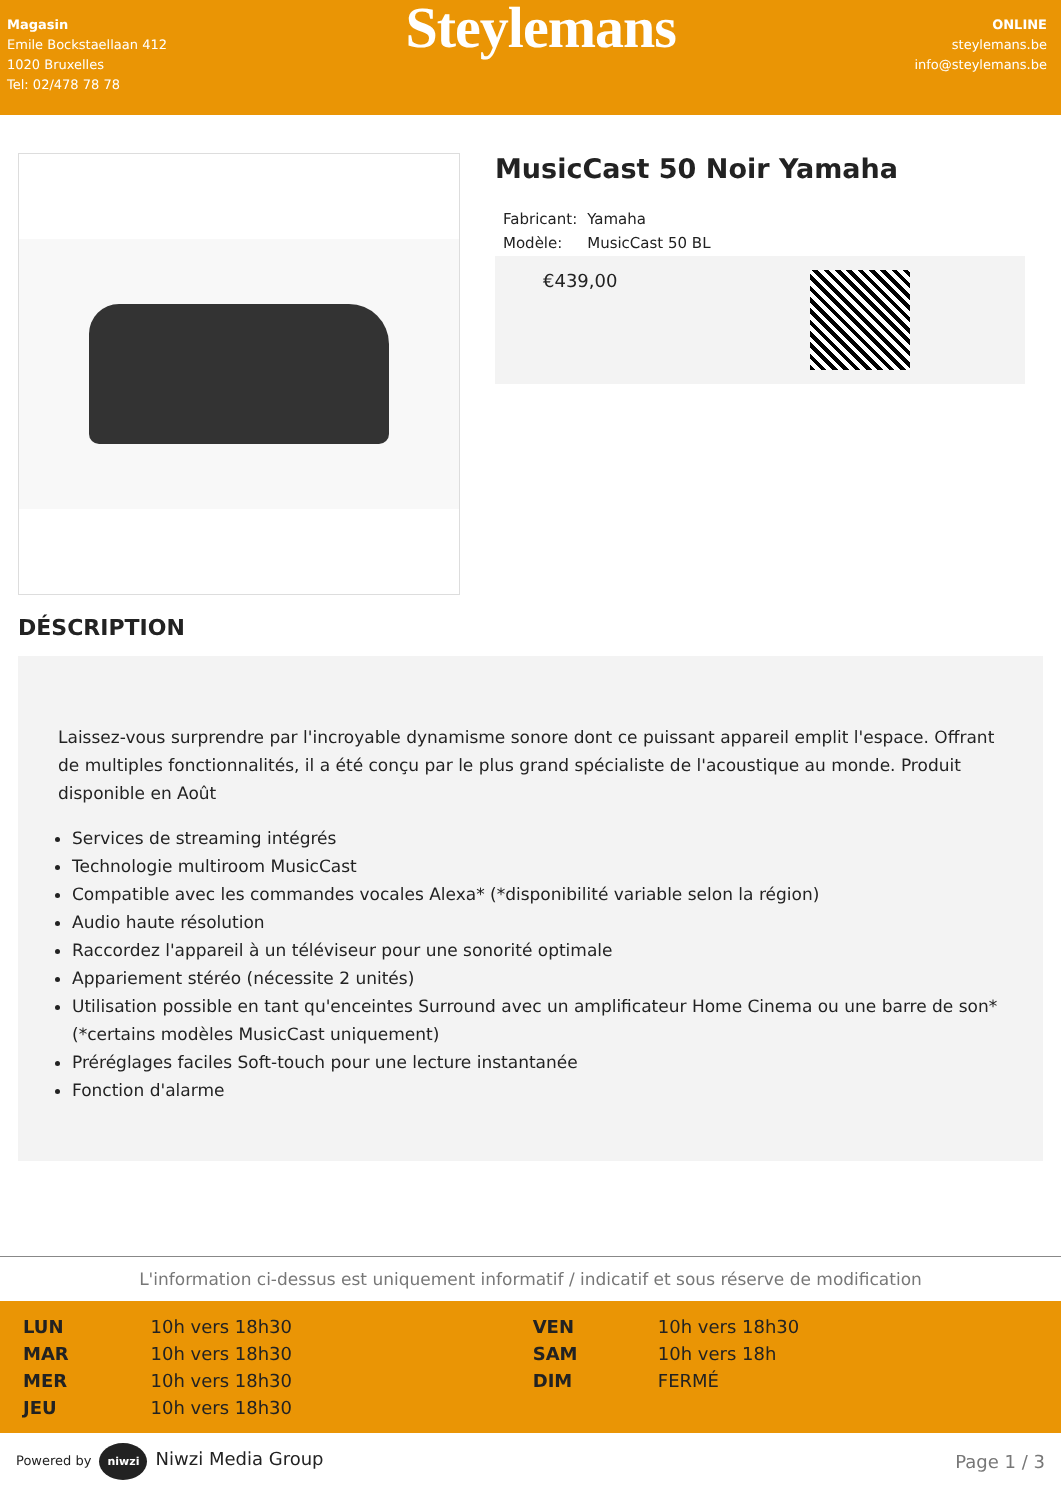Magasin
Emile Bockstaellaan 412
1020 Bruxelles
Tel: 02/478 78 78
Steylemans
ONLINE
steylemans.be
info@steylemans.be
MusicCast 50 Noir Yamaha
| Fabricant: | Yamaha |
| Modèle: | MusicCast 50 BL |
€439,00
DÉSCRIPTION
Laissez-vous surprendre par l'incroyable dynamisme sonore dont ce puissant appareil emplit l'espace. Offrant de multiples fonctionnalités, il a été conçu par le plus grand spécialiste de l'acoustique au monde. Produit disponible en Août
Services de streaming intégrés
Technologie multiroom MusicCast
Compatible avec les commandes vocales Alexa* (*disponibilité variable selon la région)
Audio haute résolution
Raccordez l'appareil à un téléviseur pour une sonorité optimale
Appariement stéréo (nécessite 2 unités)
Utilisation possible en tant qu'enceintes Surround avec un amplificateur Home Cinema ou une barre de son* (*certains modèles MusicCast uniquement)
Préréglages faciles Soft-touch pour une lecture instantanée
Fonction d'alarme
L'information ci-dessus est uniquement informatif / indicatif et sous réserve de modification
| LUN | 10h vers 18h30 | VEN | 10h vers 18h30 |
| MAR | 10h vers 18h30 | SAM | 10h vers 18h |
| MER | 10h vers 18h30 | DIM | FERMÉ |
| JEU | 10h vers 18h30 | | |
Powered by niwzi Niwzi Media Group Page 1 / 3